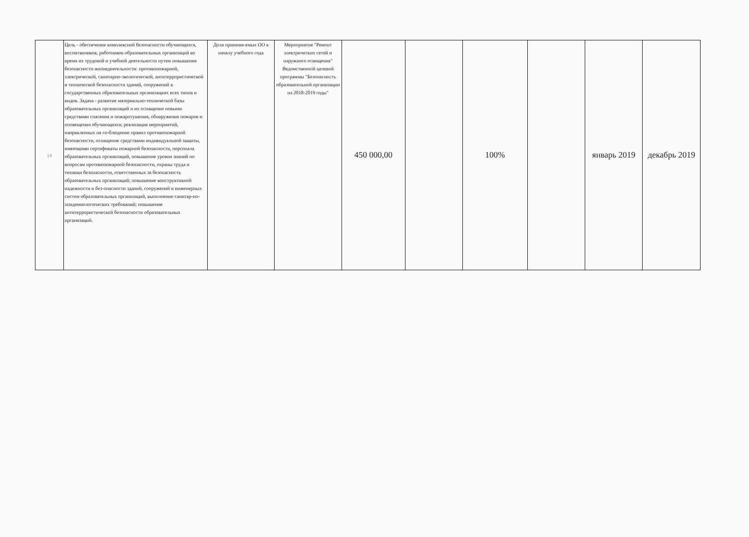| 14 | Цель - обеспечение комплексной безопасности обучающихся, воспитанников, работников образовательных организаций во время их трудовой и учебной деятельности путем повышения безопасности жизнедеятельности: противопожарной, электрической, санитарно-экологической, антитеррористической и технической безопасности зданий, сооружений в государственных образовательных организациях всех типов и видов. Задача - развитие материально-технической базы образовательных организаций и их оснащение новыми средствами спасения и пожаротушения, обнаружения пожаров и оповещения обучающихся; реализация мероприятий, направленных на со-блюдение правил противопожарной безопасности, оснащение средствами индивидуальной защиты, имеющими сертификаты пожарной безопасности, персонала образовательных организаций, повышение уровня знаний по вопросам противопожарной безопасности, охраны труда и техники безопасности, ответственных за безопасность образовательных организаций; повышение конструктивной надежности и без-опасности зданий, сооружений и инженерных систем образовательных организаций, выполнение санитар-но-эпидемиологических требований; повышение антитеррористической безопасности образовательных организаций. | Доля принима-емых ОО к началу учебного года | Мероприятие "Ремонт электрических сетей и наружного освещения" Ведомственной целевой программы "Безопасность образовательной организации на 2018-2019 годы" | 450 000,00 | | 100% | | январь 2019 | декабрь 2019 |